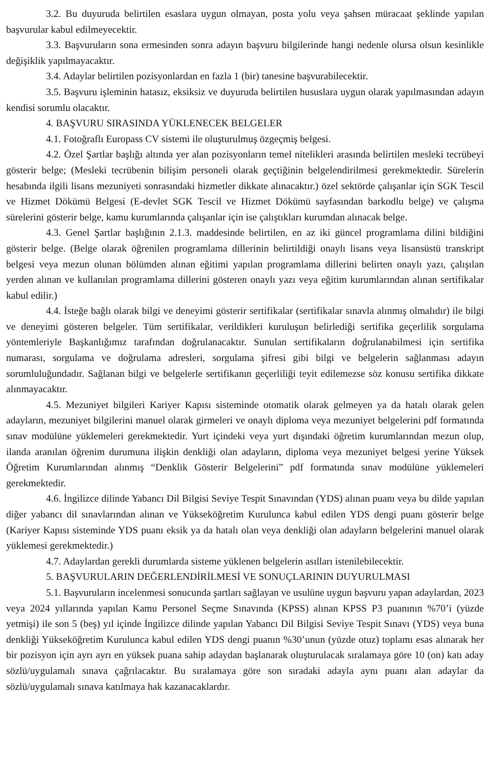3.2. Bu duyuruda belirtilen esaslara uygun olmayan, posta yolu veya şahsen müracaat şeklinde yapılan başvurular kabul edilmeyecektir.
3.3. Başvuruların sona ermesinden sonra adayın başvuru bilgilerinde hangi nedenle olursa olsun kesinlikle değişiklik yapılmayacaktır.
3.4. Adaylar belirtilen pozisyonlardan en fazla 1 (bir) tanesine başvurabilecektir.
3.5. Başvuru işleminin hatasız, eksiksiz ve duyuruda belirtilen hususlara uygun olarak yapılmasından adayın kendisi sorumlu olacaktır.
4. BAŞVURU SIRASINDA YÜKLENECEK BELGELER
4.1. Fotoğraflı Europass CV sistemi ile oluşturulmuş özgeçmiş belgesi.
4.2. Özel Şartlar başlığı altında yer alan pozisyonların temel nitelikleri arasında belirtilen mesleki tecrübeyi gösterir belge; (Mesleki tecrübenin bilişim personeli olarak geçtiğinin belgelendirilmesi gerekmektedir. Sürelerin hesabında ilgili lisans mezuniyeti sonrasındaki hizmetler dikkate alınacaktır.) özel sektörde çalışanlar için SGK Tescil ve Hizmet Dökümü Belgesi (E-devlet SGK Tescil ve Hizmet Dökümü sayfasından barkodlu belge) ve çalışma sürelerini gösterir belge, kamu kurumlarında çalışanlar için ise çalıştıkları kurumdan alınacak belge.
4.3. Genel Şartlar başlığının 2.1.3. maddesinde belirtilen, en az iki güncel programlama dilini bildiğini gösterir belge. (Belge olarak öğrenilen programlama dillerinin belirtildiği onaylı lisans veya lisansüstü transkript belgesi veya mezun olunan bölümden alınan eğitimi yapılan programlama dillerini belirten onaylı yazı, çalışılan yerden alınan ve kullanılan programlama dillerini gösteren onaylı yazı veya eğitim kurumlarından alınan sertifikalar kabul edilir.)
4.4. İsteğe bağlı olarak bilgi ve deneyimi gösterir sertifikalar (sertifikalar sınavla alınmış olmalıdır) ile bilgi ve deneyimi gösteren belgeler. Tüm sertifikalar, verildikleri kuruluşun belirlediği sertifika geçerlilik sorgulama yöntemleriyle Başkanlığımız tarafından doğrulanacaktır. Sunulan sertifikaların doğrulanabilmesi için sertifika numarası, sorgulama ve doğrulama adresleri, sorgulama şifresi gibi bilgi ve belgelerin sağlanması adayın sorumluluğundadır. Sağlanan bilgi ve belgelerle sertifikanın geçerliliği teyit edilemezse söz konusu sertifika dikkate alınmayacaktır.
4.5. Mezuniyet bilgileri Kariyer Kapısı sisteminde otomatik olarak gelmeyen ya da hatalı olarak gelen adayların, mezuniyet bilgilerini manuel olarak girmeleri ve onaylı diploma veya mezuniyet belgelerini pdf formatında sınav modülüne yüklemeleri gerekmektedir. Yurt içindeki veya yurt dışındaki öğretim kurumlarından mezun olup, ilanda aranılan öğrenim durumuna ilişkin denkliği olan adayların, diploma veya mezuniyet belgesi yerine Yüksek Öğretim Kurumlarından alınmış “Denklik Gösterir Belgelerini” pdf formatında sınav modülüne yüklemeleri gerekmektedir.
4.6. İngilizce dilinde Yabancı Dil Bilgisi Seviye Tespit Sınavından (YDS) alınan puanı veya bu dilde yapılan diğer yabancı dil sınavlarından alınan ve Yükseköğretim Kurulunca kabul edilen YDS dengi puanı gösterir belge (Kariyer Kapısı sisteminde YDS puanı eksik ya da hatalı olan veya denkliği olan adayların belgelerini manuel olarak yüklemesi gerekmektedir.)
4.7. Adaylardan gerekli durumlarda sisteme yüklenen belgelerin asılları istenilebilecektir.
5. BAŞVURULARIN DEĞERLENDİRİLMESİ VE SONUÇLARININ DUYURULMASI
5.1. Başvuruların incelenmesi sonucunda şartları sağlayan ve usulüne uygun başvuru yapan adaylardan, 2023 veya 2024 yıllarında yapılan Kamu Personel Seçme Sınavında (KPSS) alınan KPSS P3 puanının %70’i (yüzde yetmişi) ile son 5 (beş) yıl içinde İngilizce dilinde yapılan Yabancı Dil Bilgisi Seviye Tespit Sınavı (YDS) veya buna denkliği Yükseköğretim Kurulunca kabul edilen YDS dengi puanın %30’unun (yüzde otuz) toplamı esas alınarak her bir pozisyon için ayrı ayrı en yüksek puana sahip adaydan başlanarak oluşturulacak sıralamaya göre 10 (on) katı aday sözlü/uygulamalı sınava çağrılacaktır. Bu sıralamaya göre son sıradaki adayla aynı puanı alan adaylar da sözlü/uygulamalı sınava katılmaya hak kazanacaklardır.